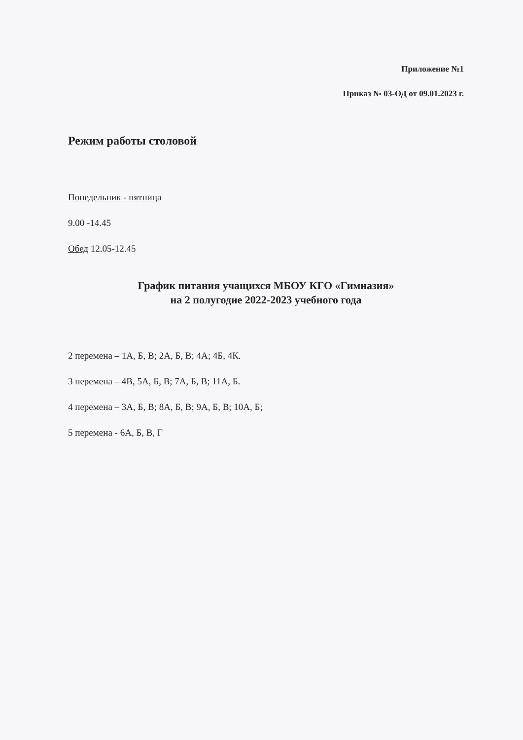Приложение №1
Приказ № 03-ОД от 09.01.2023 г.
Режим работы столовой
Понедельник - пятница
9.00 -14.45
Обед 12.05-12.45
График питания учащихся МБОУ КГО «Гимназия»
на 2 полугодие 2022-2023 учебного года
2 перемена – 1А, Б, В; 2А, Б, В; 4А; 4Б, 4К.
3 перемена – 4В, 5А, Б, В; 7А, Б, В; 11А, Б.
4 перемена – 3А, Б, В; 8А, Б, В; 9А, Б, В; 10А, Б;
5 перемена - 6А, Б, В, Г